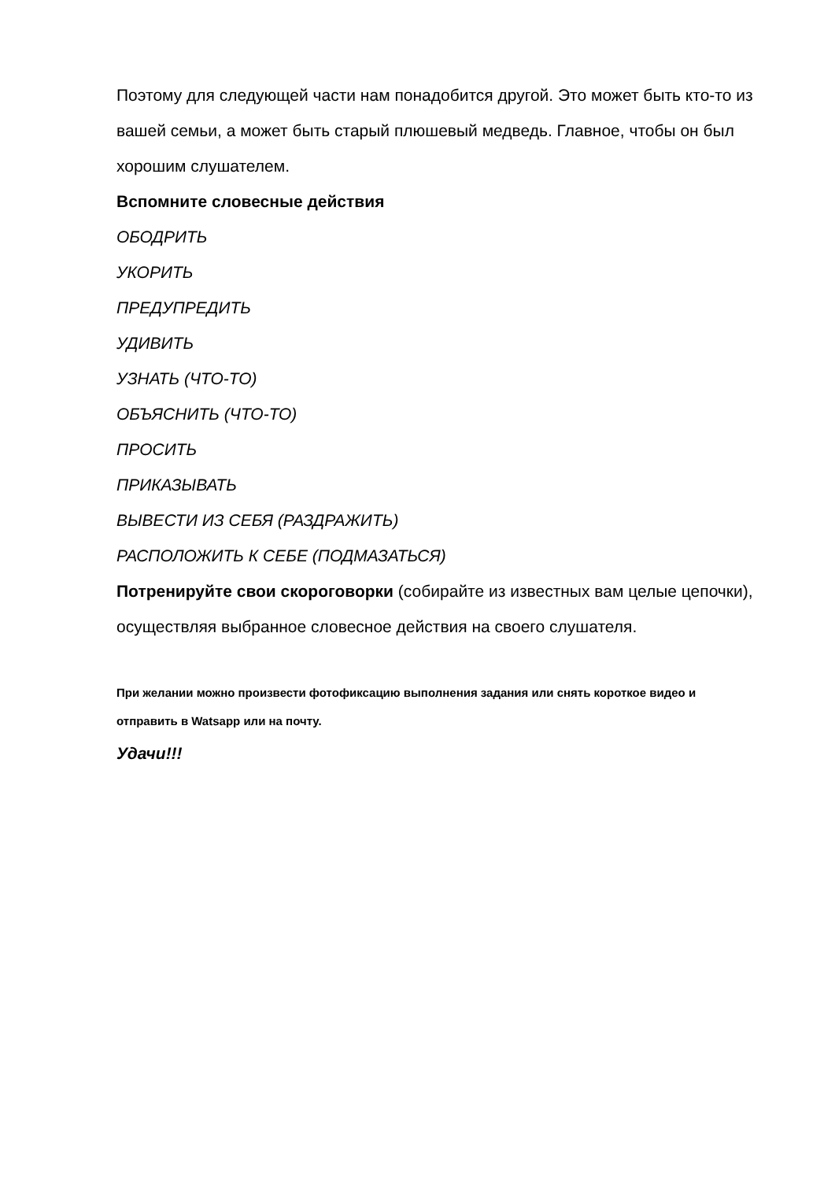Поэтому для следующей части нам понадобится другой. Это может быть кто-то из вашей семьи, а может быть старый плюшевый медведь. Главное, чтобы он был хорошим слушателем.
Вспомните словесные действия
ОБОДРИТЬ
УКОРИТЬ
ПРЕДУПРЕДИТЬ
УДИВИТЬ
УЗНАТЬ (ЧТО-ТО)
ОБЪЯСНИТЬ (ЧТО-ТО)
ПРОСИТЬ
ПРИКАЗЫВАТЬ
ВЫВЕСТИ ИЗ СЕБЯ (РАЗДРАЖИТЬ)
РАСПОЛОЖИТЬ К СЕБЕ (ПОДМАЗАТЬСЯ)
Потренируйте свои скороговорки (собирайте из известных вам целые цепочки), осуществляя выбранное словесное действия на своего слушателя.
При желании можно произвести фотофиксацию выполнения задания или снять короткое видео и отправить в Watsapp или на почту.
Удачи!!!